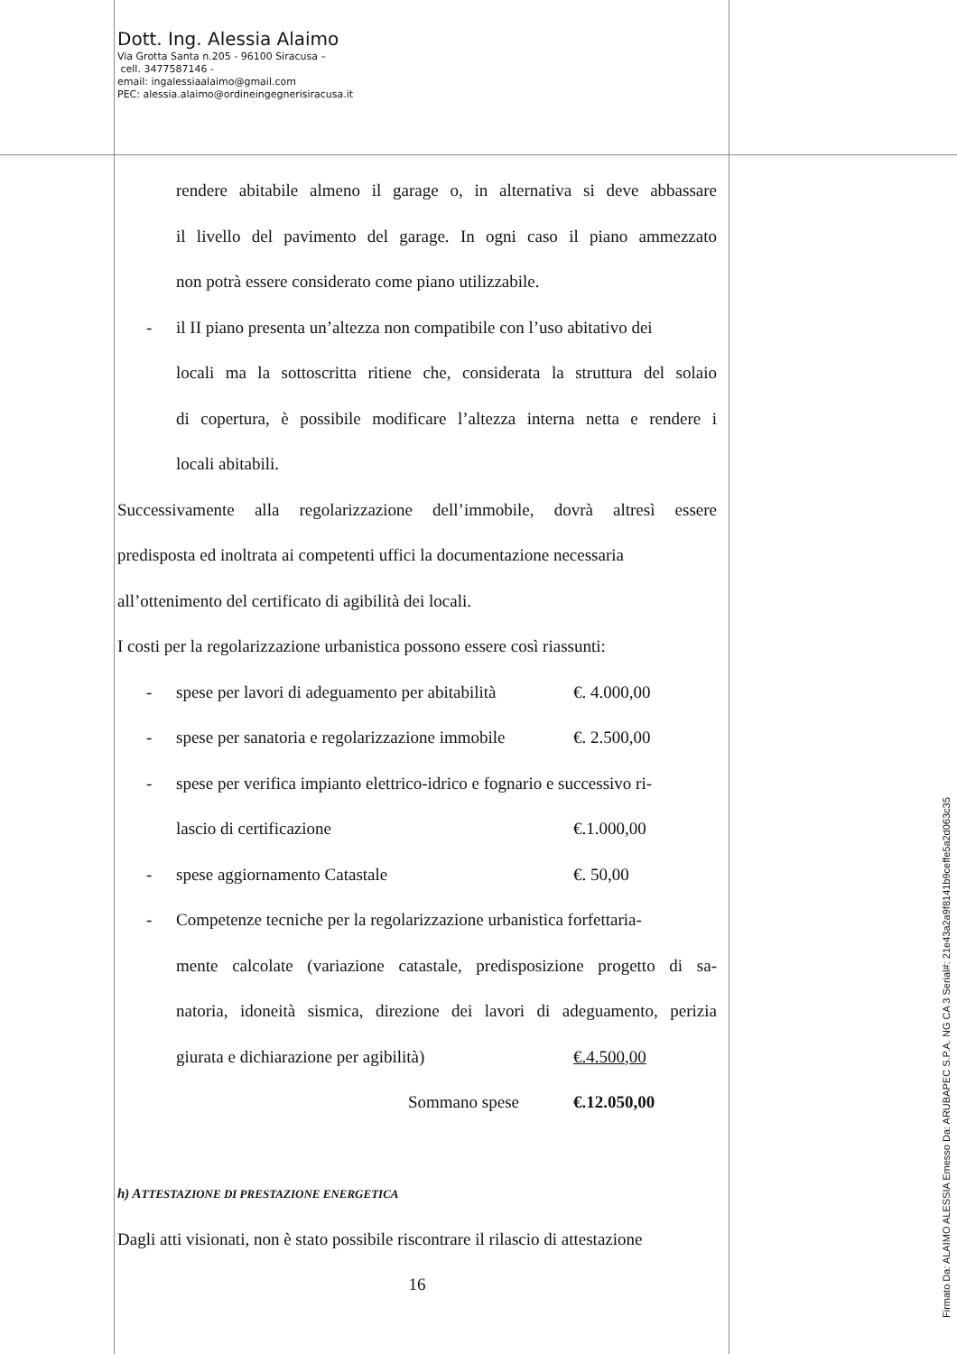Dott. Ing. Alessia Alaimo
Via Grotta Santa n.205 - 96100 Siracusa –
cell. 3477587146 -
email: ingalessiaalaimo@gmail.com
PEC: alessia.alaimo@ordineingegnerisiracusa.it
rendere abitabile almeno il garage o, in alternativa si deve abbassare
il livello del pavimento del garage. In ogni caso il piano ammezzato
non potrà essere considerato come piano utilizzabile.
- il II piano presenta un’altezza non compatibile con l’uso abitativo dei
locali ma la sottoscritta ritiene che, considerata la struttura del solaio
di copertura, è possibile modificare l’altezza interna netta e rendere i
locali abitabili.
Successivamente alla regolarizzazione dell’immobile, dovrà altresì essere
predisposta ed inoltrata ai competenti uffici la documentazione necessaria
all’ottenimento del certificato di agibilità dei locali.
I costi per la regolarizzazione urbanistica possono essere così riassunti:
- spese per lavori di adeguamento per abitabilità €. 4.000,00
- spese per sanatoria e regolarizzazione immobile €. 2.500,00
- spese per verifica impianto elettrico-idrico e fognario e successivo ri-
lascio di certificazione €.1.000,00
- spese aggiornamento Catastale €. 50,00
- Competenze tecniche per la regolarizzazione urbanistica forfettaria-
mente calcolate (variazione catastale, predisposizione progetto di sa-
natoria, idoneità sismica, direzione dei lavori di adeguamento, perizia
giurata e dichiarazione per agibilità) €.4.500,00
Sommano spese €.12.050,00
h) ATTESTAZIONE DI PRESTAZIONE ENERGETICA
Dagli atti visionati, non è stato possibile riscontrare il rilascio di attestazione
16
Firmato Da: ALAIMO ALESSIA Emesso Da: ARUBAPEC S.P.A. NG CA 3 Serial#: 21e43a2a9f8141b9ceffe5a2d063c35